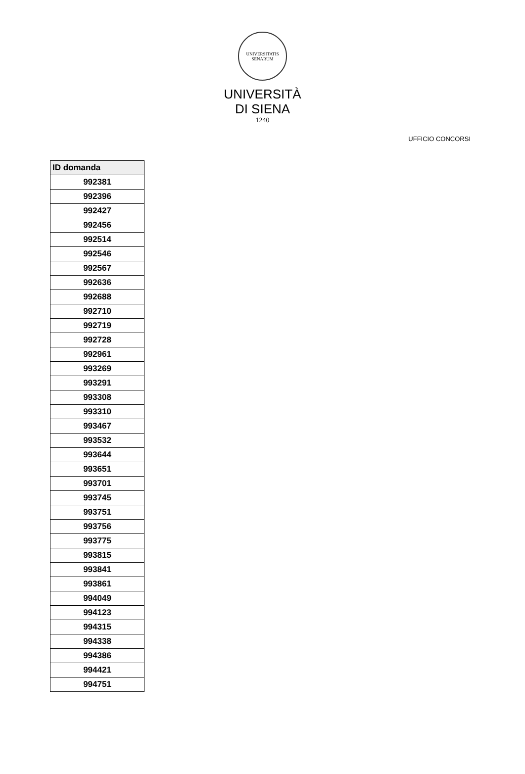UNIVERSITATIS SENARUM
UNIVERSITÀ
DI SIENA
1240
UFFICIO CONCORSI
| ID domanda |
| --- |
| 992381 |
| 992396 |
| 992427 |
| 992456 |
| 992514 |
| 992546 |
| 992567 |
| 992636 |
| 992688 |
| 992710 |
| 992719 |
| 992728 |
| 992961 |
| 993269 |
| 993291 |
| 993308 |
| 993310 |
| 993467 |
| 993532 |
| 993644 |
| 993651 |
| 993701 |
| 993745 |
| 993751 |
| 993756 |
| 993775 |
| 993815 |
| 993841 |
| 993861 |
| 994049 |
| 994123 |
| 994315 |
| 994338 |
| 994386 |
| 994421 |
| 994751 |